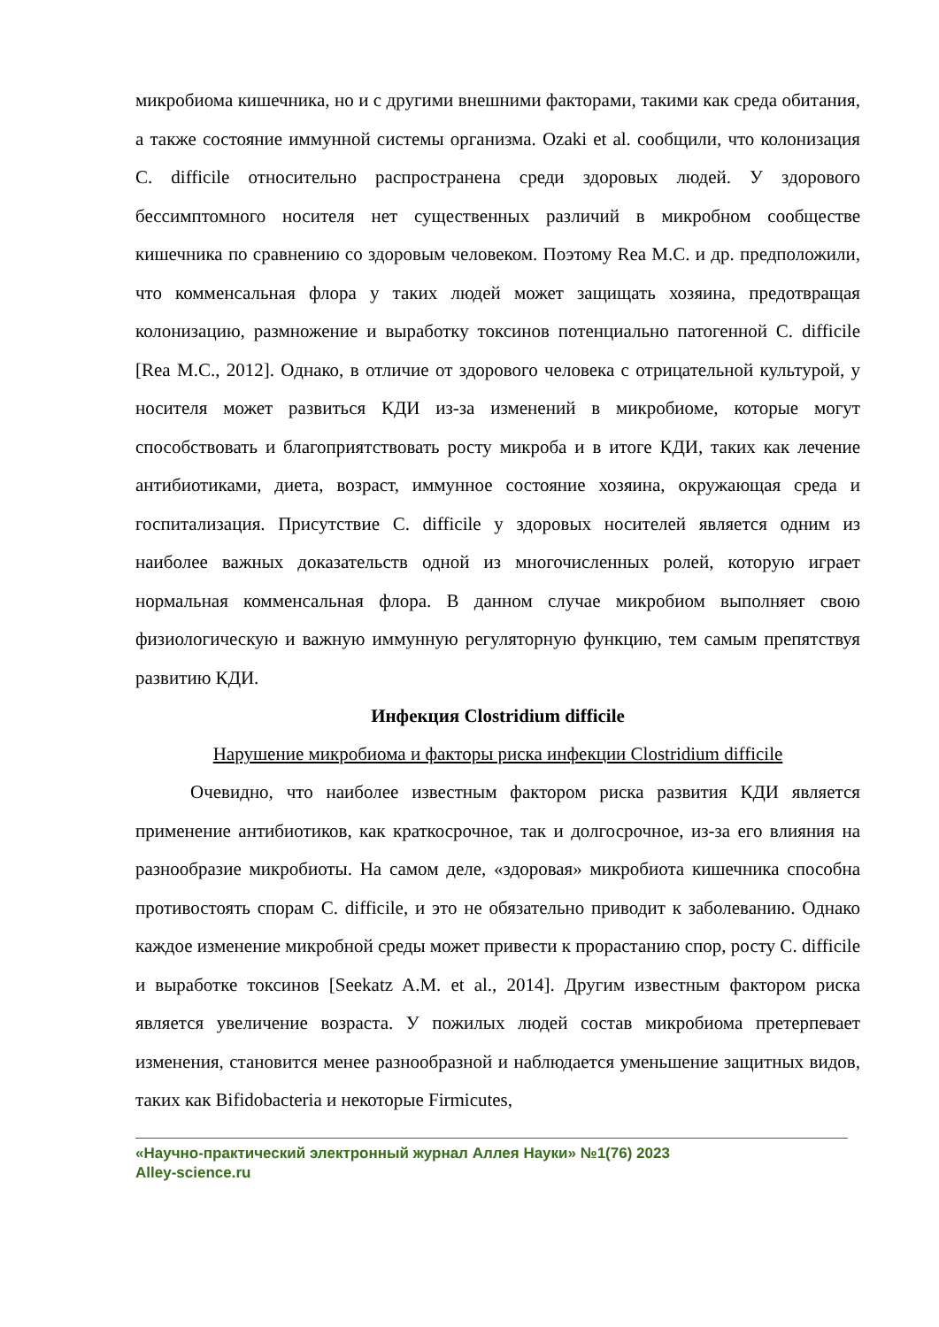микробиома кишечника, но и с другими внешними факторами, такими как среда обитания, а также состояние иммунной системы организма. Ozaki et al. сообщили, что колонизация C. difficile относительно распространена среди здоровых людей. У здорового бессимптомного носителя нет существенных различий в микробном сообществе кишечника по сравнению со здоровым человеком. Поэтому Rea M.C. и др. предположили, что комменсальная флора у таких людей может защищать хозяина, предотвращая колонизацию, размножение и выработку токсинов потенциально патогенной C. difficile [Rea M.C., 2012]. Однако, в отличие от здорового человека с отрицательной культурой, у носителя может развиться КДИ из-за изменений в микробиоме, которые могут способствовать и благоприятствовать росту микроба и в итоге КДИ, таких как лечение антибиотиками, диета, возраст, иммунное состояние хозяина, окружающая среда и госпитализация. Присутствие C. difficile у здоровых носителей является одним из наиболее важных доказательств одной из многочисленных ролей, которую играет нормальная комменсальная флора. В данном случае микробиом выполняет свою физиологическую и важную иммунную регуляторную функцию, тем самым препятствуя развитию КДИ.
Инфекция Clostridium difficile
Нарушение микробиома и факторы риска инфекции Clostridium difficile
Очевидно, что наиболее известным фактором риска развития КДИ является применение антибиотиков, как краткосрочное, так и долгосрочное, из-за его влияния на разнообразие микробиоты. На самом деле, «здоровая» микробиота кишечника способна противостоять спорам C. difficile, и это не обязательно приводит к заболеванию. Однако каждое изменение микробной среды может привести к прорастанию спор, росту C. difficile и выработке токсинов [Seekatz A.M. et al., 2014]. Другим известным фактором риска является увеличение возраста. У пожилых людей состав микробиома претерпевает изменения, становится менее разнообразной и наблюдается уменьшение защитных видов, таких как Bifidobacteria и некоторые Firmicutes,
«Научно-практический электронный журнал Аллея Науки» №1(76) 2023
Alley-science.ru